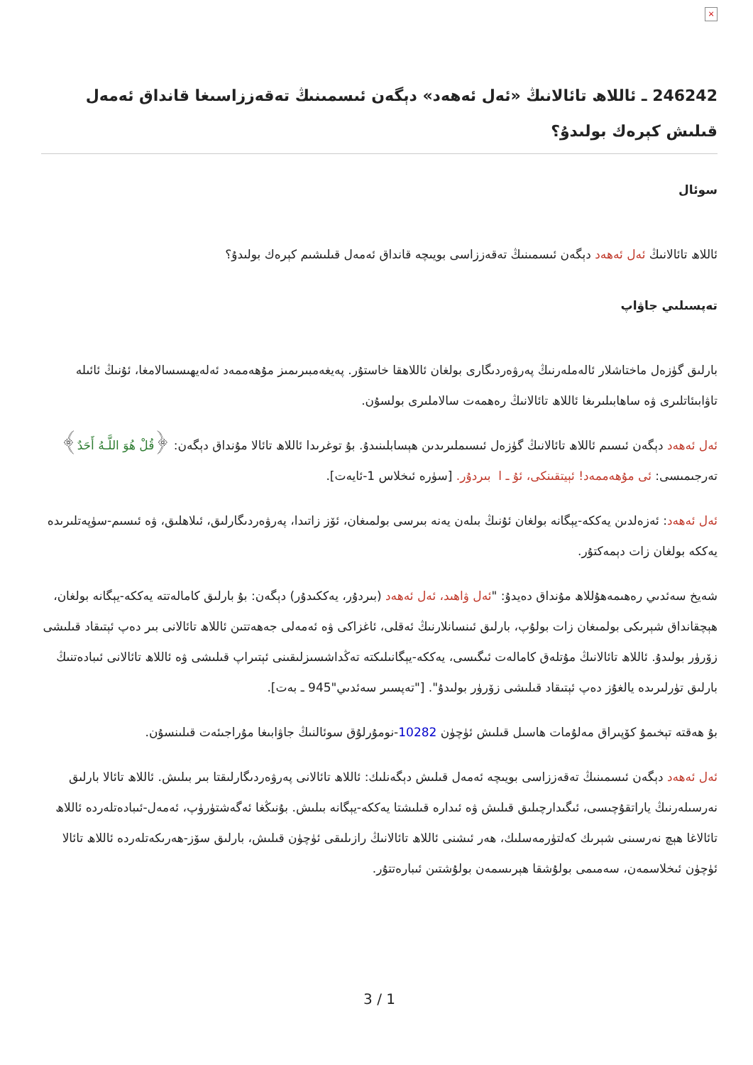×
246242 ـ ئاللاھ تائالانىڭ «ئەل ئەھەد» دېگەن ئىسمىنىڭ تەقەززاسىغا قانداق ئەمەل قىلىش كېرەك بولىدۇ؟
سوئال
ئاللاھ تائالانىڭ ئەل ئەھەد دېگەن ئىسمىنىڭ تەقەززاسى بويىچە قانداق ئەمەل قىلىشىم كېرەك بولىدۇ؟
تەپسىلىي جاۋاپ
بارلىق گۈزەل ماختاشلار ئالەملەرنىڭ پەرۋەردىگارى بولغان ئاللاھقا خاستۇر. پەيغەمبىرىمىز مۇھەممەد ئەلەيھىسسالامغا، ئۇنىڭ ئائىلە تاۋابىئاتلىرى ۋە ساھابىلىرىغا ئاللاھ تائالانىڭ رەھمەت سالاملىرى بولسۇن.
ئەل ئەھەد دېگەن ئىسىم ئاللاھ تائالانىڭ گۈزەل ئىسىملىرىدىن ھېسابلىنىدۇ. بۇ توغرىدا ئاللاھ تائالا مۇنداق دېگەن: ﴿قُلْ هُوَ اللَّـهُ أَحَدٌ﴾ تەرجىمىسى: ئى مۇھەممەد! ئېيتقىنكى، ئۇ ـ ا ￼ بىردۇر. [سۈرە ئىخلاس 1-ئايەت].
ئەل ئەھەد: ئەزەلدىن يەككە-يېگانە بولغان ئۇنىڭ بىلەن يەنە بىرسى بولمىغان، ئۆز زاتىدا، پەرۋەردىگارلىق، ئىلاھلىق، ۋە ئىسىم-سۈپەتلىرىدە يەككە بولغان زات دېمەكتۇر.
شەيخ سەئدىي رەھىمەھۇللاھ مۇنداق دەيدۇ: "ئەل ۋاھىد، ئەل ئەھەد (بىردۇر، يەككىدۇر) دېگەن: بۇ بارلىق كامالەتتە يەككە-يېگانە بولغان، ھېچقانداق شېرىكى بولمىغان زات بولۇپ، بارلىق ئىنسانلارنىڭ ئەقلى، ئاغزاكى ۋە ئەمەلى جەھەتتىن ئاللاھ تائالانى بىر دەپ ئېتىقاد قىلىشى زۆرۈر بولىدۇ. ئاللاھ تائالانىڭ مۇتلەق كامالەت ئىگىسى، يەككە-يېگانىلىكتە تەڭداشسىزلىقىنى ئېتىراپ قىلىشى ۋە ئاللاھ تائالانى ئىبادەتنىڭ بارلىق تۈرلىرىدە يالغۇز دەپ ئېتىقاد قىلىشى زۆرۈر بولىدۇ". ["تەپسىر سەئدىي"945 ـ بەت].
بۇ ھەقتە تېخىمۇ كۆپىراق مەلۇمات ھاسىل قىلىش ئۈچۈن 10282-نومۇرلۇق سوئالنىڭ جاۋابىغا مۇراجىئەت قىلىنسۇن.
ئەل ئەھەد دېگەن ئىسمىنىڭ تەقەززاسى بويىچە ئەمەل قىلىش دېگەنلىك: ئاللاھ تائالانى پەرۋەردىگارلىقتا بىر بىلىش. ئاللاھ تائالا بارلىق نەرسىلەرنىڭ ياراتقۇچىسى، ئىگىدارچىلىق قىلىش ۋە ئىدارە قىلىشتا يەككە-يېگانە بىلىش. بۇنىڭغا ئەگەشتۈرۈپ، ئەمەل-ئىبادەتلەردە ئاللاھ تائالاغا ھېچ نەرسىنى شېرىك كەلتۈرمەسلىك، ھەر ئىشنى ئاللاھ تائالانىڭ رازىلىقى ئۈچۈن قىلىش، بارلىق سۆز-ھەرىكەتلەردە ئاللاھ تائالا ئۈچۈن ئىخلاسمەن، سەمىمى بولۇشقا ھېرىسمەن بولۇشتىن ئىبارەتتۇر.
3 / 1